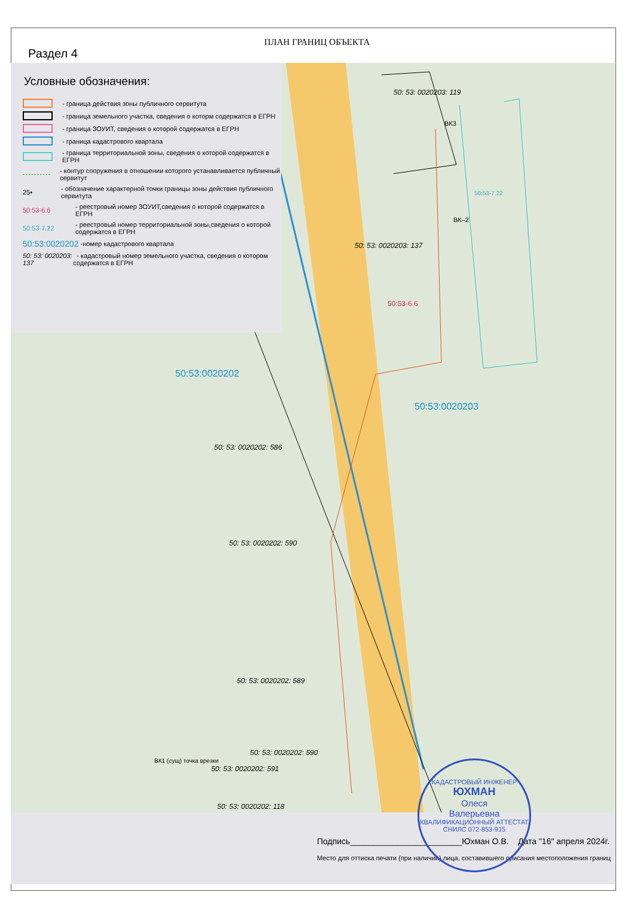ПЛАН ГРАНИЦ ОБЪЕКТА
Раздел 4
50:53:0020202
50:53:0020203
50: 53: 0020203: 119
50: 53: 0020203: 137
50: 53: 0020202: 586
50: 53: 0020202: 590
50: 53: 0020202: 589
50: 53: 0020202: 590
50: 53: 0020202: 591
50: 53: 0020202: 118
50:53-6.6
50:53-7.22
ВК–2
ВК3
ВК1 (сущ) точка врезки
Условные обозначения:
- граница действия зоны публичного сервитута
- граница земельного участка, сведения о которм содержатся в ЕГРН
- граница ЗОУИТ, сведения о которой содержатся в ЕГРН
- граница кадастрового квартала
- граница территориальной зоны, сведения о которой содержатся в ЕГРН
- контур сооружения в отношении которого устанавливается публичный сервитут
25• - обозначение характерной точки границы зоны действия публичного сервитута
50:53-6.6 - реестровый номер ЗОУИТ,сведения о которой содержатся в ЕГРН
50:53-7.22 - реестровый номер территориальной зоны,сведения о которой содержатся в ЕГРН
50:53:0020202 -номер кадастрового квартала
50: 53: 0020203: 137 - кадастровый номер земельного участка, сведения о котором содержатся в ЕГРН
Подпись________________________Юхман О.В. Дата "16" апреля 2024г.
Место для оттиска печати (при наличии),лица, составившего орисания местоположения границ
КАДАСТРОВЫЙ ИНЖЕНЕР
ЮХМАН
Олеся
Валерьевна
КВАЛИФИКАЦИОННЫЙ АТТЕСТАТ
СНИЛС 072-853-915